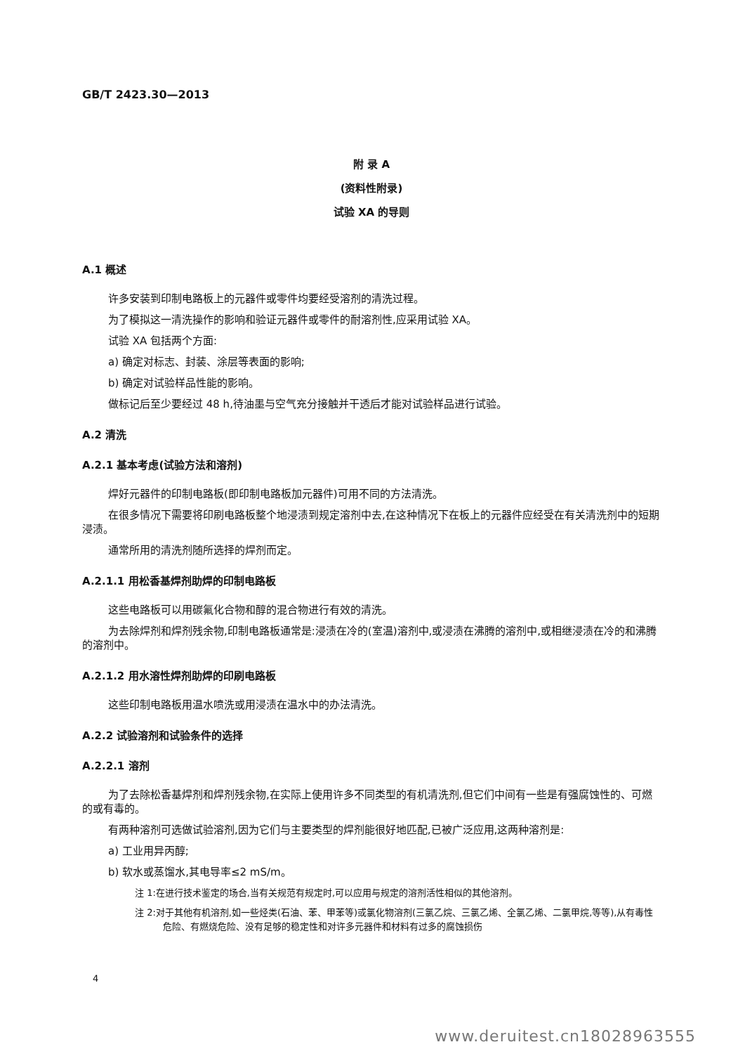GB/T 2423.30—2013
附 录 A
(资料性附录)
试验 XA 的导则
A.1 概述
许多安装到印制电路板上的元器件或零件均要经受溶剂的清洗过程。
为了模拟这一清洗操作的影响和验证元器件或零件的耐溶剂性,应采用试验 XA。
试验 XA 包括两个方面:
a) 确定对标志、封装、涂层等表面的影响;
b) 确定对试验样品性能的影响。
做标记后至少要经过 48 h,待油墨与空气充分接触并干透后才能对试验样品进行试验。
A.2 清洗
A.2.1 基本考虑(试验方法和溶剂)
焊好元器件的印制电路板(即印制电路板加元器件)可用不同的方法清洗。
在很多情况下需要将印刷电路板整个地浸渍到规定溶剂中去,在这种情况下在板上的元器件应经受在有关清洗剂中的短期浸渍。
通常所用的清洗剂随所选择的焊剂而定。
A.2.1.1 用松香基焊剂助焊的印制电路板
这些电路板可以用碳氟化合物和醇的混合物进行有效的清洗。
为去除焊剂和焊剂残余物,印制电路板通常是:浸渍在冷的(室温)溶剂中,或浸渍在沸腾的溶剂中,或相继浸渍在冷的和沸腾的溶剂中。
A.2.1.2 用水溶性焊剂助焊的印刷电路板
这些印制电路板用温水喷洗或用浸渍在温水中的办法清洗。
A.2.2 试验溶剂和试验条件的选择
A.2.2.1 溶剂
为了去除松香基焊剂和焊剂残余物,在实际上使用许多不同类型的有机清洗剂,但它们中间有一些是有强腐蚀性的、可燃的或有毒的。
有两种溶剂可选做试验溶剂,因为它们与主要类型的焊剂能很好地匹配,已被广泛应用,这两种溶剂是:
a) 工业用异丙醇;
b) 软水或蒸馏水,其电导率≤2 mS/m。
注 1:在进行技术鉴定的场合,当有关规范有规定时,可以应用与规定的溶剂活性相似的其他溶剂。
注 2:对于其他有机溶剂,如一些烃类(石油、苯、甲苯等)或氯化物溶剂(三氯乙烷、三氯乙烯、全氯乙烯、二氯甲烷,等等),从有毒性危险、有燃烧危险、没有足够的稳定性和对许多元器件和材料有过多的腐蚀损伤
4
www.deruitest.cn18028963555